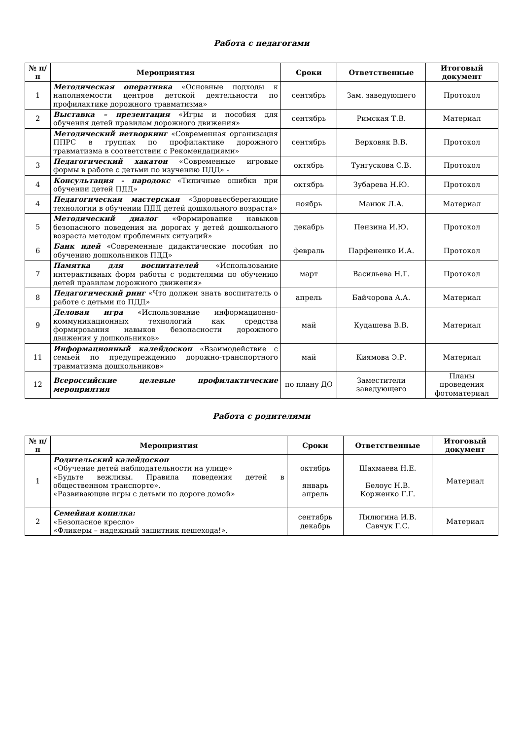Работа с педагогами
| № п/п | Мероприятия | Сроки | Ответственные | Итоговый документ |
| --- | --- | --- | --- | --- |
| 1 | Методическая оперативка «Основные подходы к наполняемости центров детской деятельности по профилактике дорожного травматизма» | сентябрь | Зам. заведующего | Протокол |
| 2 | Выставка – презентация «Игры и пособия для обучения детей правилам дорожного движения» | сентябрь | Римская Т.В. | Материал |
| | Методический нетворкинг «Современная организация ППРС в группах по профилактике дорожного травматизма в соответствии с Рекомендациями» | сентябрь | Верховяк В.В. | Протокол |
| 3 | Педагогический хакатон «Современные игровые формы в работе с детьми по изучению ПДД» - | октябрь | Тунгускова С.В. | Протокол |
| 4 | Консультация - пародокс «Типичные ошибки при обучении детей ПДД» | октябрь | Зубарева Н.Ю. | Протокол |
| 4 | Педагогическая мастерская «Здоровьесберегающие технологии в обучении ПДД детей дошкольного возраста» | ноябрь | Манюк Л.А. | Материал |
| 5 | Методический диалог «Формирование навыков безопасного поведения на дорогах у детей дошкольного возраста методом проблемных ситуаций» | декабрь | Пензина И.Ю. | Протокол |
| 6 | Банк идей «Современные дидактические пособия по обучению дошкольников ПДД» | февраль | Парфененко И.А. | Протокол |
| 7 | Памятка для воспитателей «Использование интерактивных форм работы с родителями по обучению детей правилам дорожного движения» | март | Васильева Н.Г. | Протокол |
| 8 | Педагогический ринг «Что должен знать воспитатель о работе с детьми по ПДД» | апрель | Байчорова А.А. | Материал |
| 9 | Деловая игра «Использование информационно-коммуникационных технологий как средства формирования навыков безопасности дорожного движения у дошкольников» | май | Кудашева В.В. | Материал |
| 11 | Информационный калейдоскоп «Взаимодействие с семьей по предупреждению дорожно-транспортного травматизма дошкольников» | май | Киямова Э.Р. | Материал |
| 12 | Всероссийские целевые профилактические мероприятия | по плану ДО | Заместители заведующего | Планы проведения фотоматериал |
Работа с родителями
| № п/п | Мероприятия | Сроки | Ответственные | Итоговый документ |
| --- | --- | --- | --- | --- |
| 1 | Родительский калейдоскоп «Обучение детей наблюдательности на улице» «Будьте вежливы. Правила поведения детей в общественном транспорте». «Развивающие игры с детьми по дороге домой» | октябрь январь апрель | Шахмаева Н.Е. Белоус Н.В. Корженко Г.Г. | Материал |
| 2 | Семейная копилка: «Безопасное кресло» «Фликеры – надежный защитник пешехода!». | сентябрь декабрь | Пилюгина И.В. Савчук Г.С. | Материал |